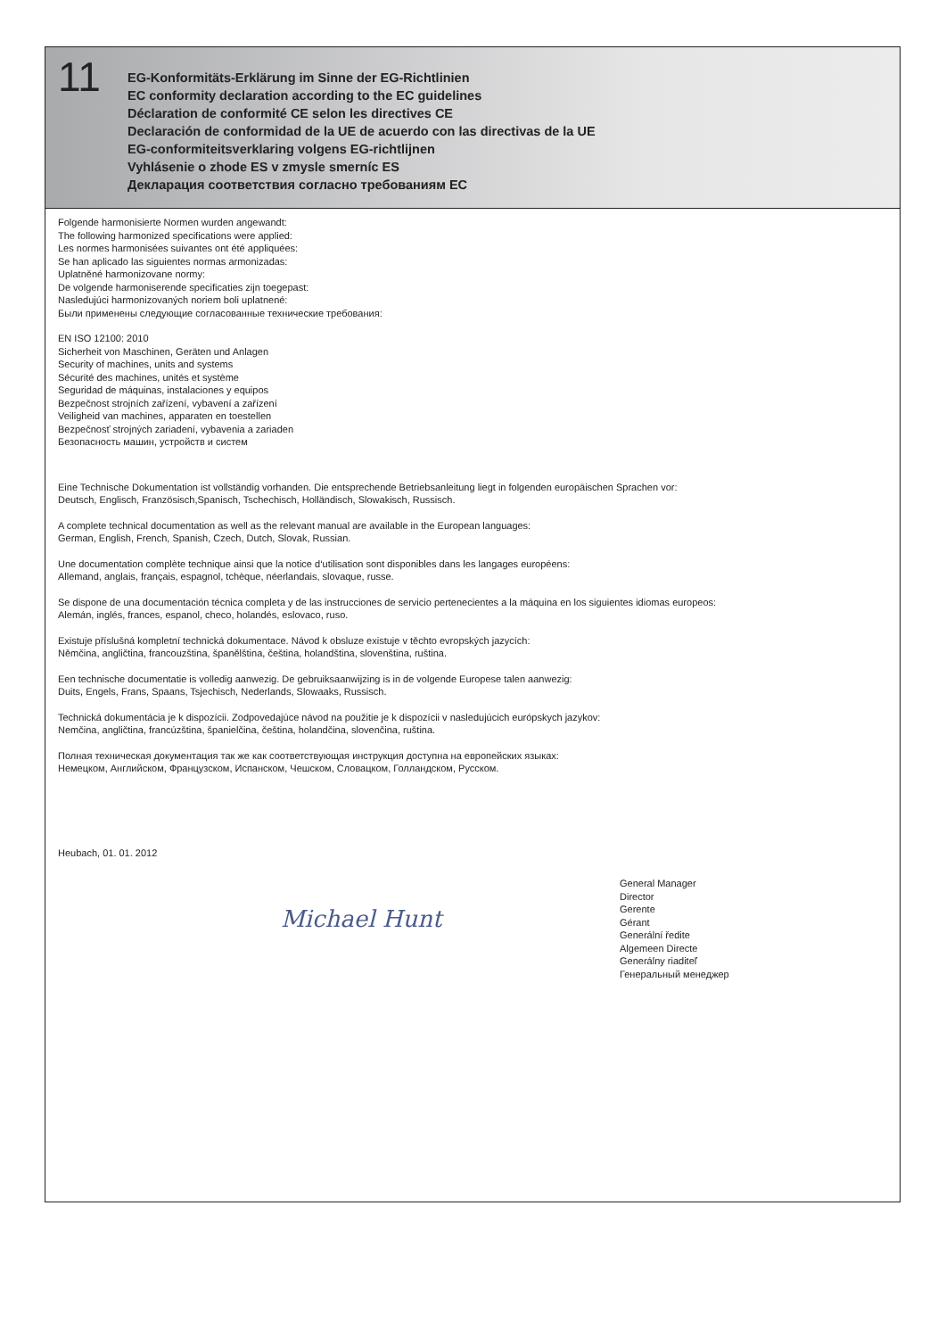11
EG-Konformitäts-Erklärung im Sinne der EG-Richtlinien
EC conformity declaration according to the EC guidelines
Déclaration de conformité CE selon les directives CE
Declaración de conformidad de la UE de acuerdo con las directivas de la UE
EG-conformiteitsverklaring volgens EG-richtlijnen
Vyhlásenie o zhode ES v zmysle smerníc ES
Декларация соответствия согласно требованиям ЕС
Folgende harmonisierte Normen wurden angewandt:
The following harmonized specifications were applied:
Les normes harmonisées suivantes ont été appliquées:
Se han aplicado las siguientes normas armonizadas:
Uplatněné harmonizovane normy:
De volgende harmoniserende specificaties zijn toegepast:
Nasledujúci harmonizovaných noriem boli uplatnené:
Были применены следующие согласованные технические требования:
EN ISO 12100: 2010
Sicherheit von Maschinen, Geräten und Anlagen
Security of machines, units and systems
Sécurité des machines, unités et système
Seguridad de máquinas, instalaciones y equipos
Bezpečnost strojních zařízení, vybavení a zařízení
Veiligheid van machines, apparaten en toestellen
Bezpečnosť strojných zariadení, vybavenia a zariaden
Безопасность машин, устройств и систем
Eine Technische Dokumentation ist vollständig vorhanden. Die entsprechende Betriebsanleitung liegt in folgenden europäischen Sprachen vor:
Deutsch, Englisch, Französisch,Spanisch, Tschechisch, Holländisch, Slowakisch, Russisch.
A complete technical documentation as well as the relevant manual are available in the European languages:
German, English, French, Spanish, Czech, Dutch, Slovak, Russian.
Une documentation complète technique ainsi que la notice d‘utilisation sont disponibles dans les langages européens:
Allemand, anglais, français, espagnol, tchèque, néerlandais, slovaque, russe.
Se dispone de una documentación técnica completa y de las instrucciones de servicio pertenecientes a la máquina en los siguientes idiomas europeos:
Alemán, inglés, frances, espanol, checo, holandés, eslovaco, ruso.
Existuje příslušná kompletní technická dokumentace. Návod k obsluze existuje v těchto evropských jazycích:
Němčina, angličtina, francouzština, španělština, čeština, holandština, slovenština, ruština.
Een technische documentatie is volledig aanwezig. De gebruiksaanwijzing is in de volgende Europese talen aanwezig:
Duits, Engels, Frans, Spaans, Tsjechisch, Nederlands, Slowaaks, Russisch.
Technická dokumentácia je k dispozícii. Zodpovedajúce návod na použitie je k dispozícii v nasledujúcich európskych jazykov:
Nemčina, angličtina, francúzština, španielčina, čeština, holandčina, slovenčina, ruština.
Полная техническая документация так же как соответствующая инструкция доступна на европейских языках:
Немецком, Английском, Французском, Испанском, Чешском, Словацком, Голландском, Русском.
Heubach, 01. 01. 2012
Michael Hunt
General Manager
Director
Gerente
Gérant
Generální ředite
Algemeen Directe
Generálny riaditeľ
Генеральный менеджер